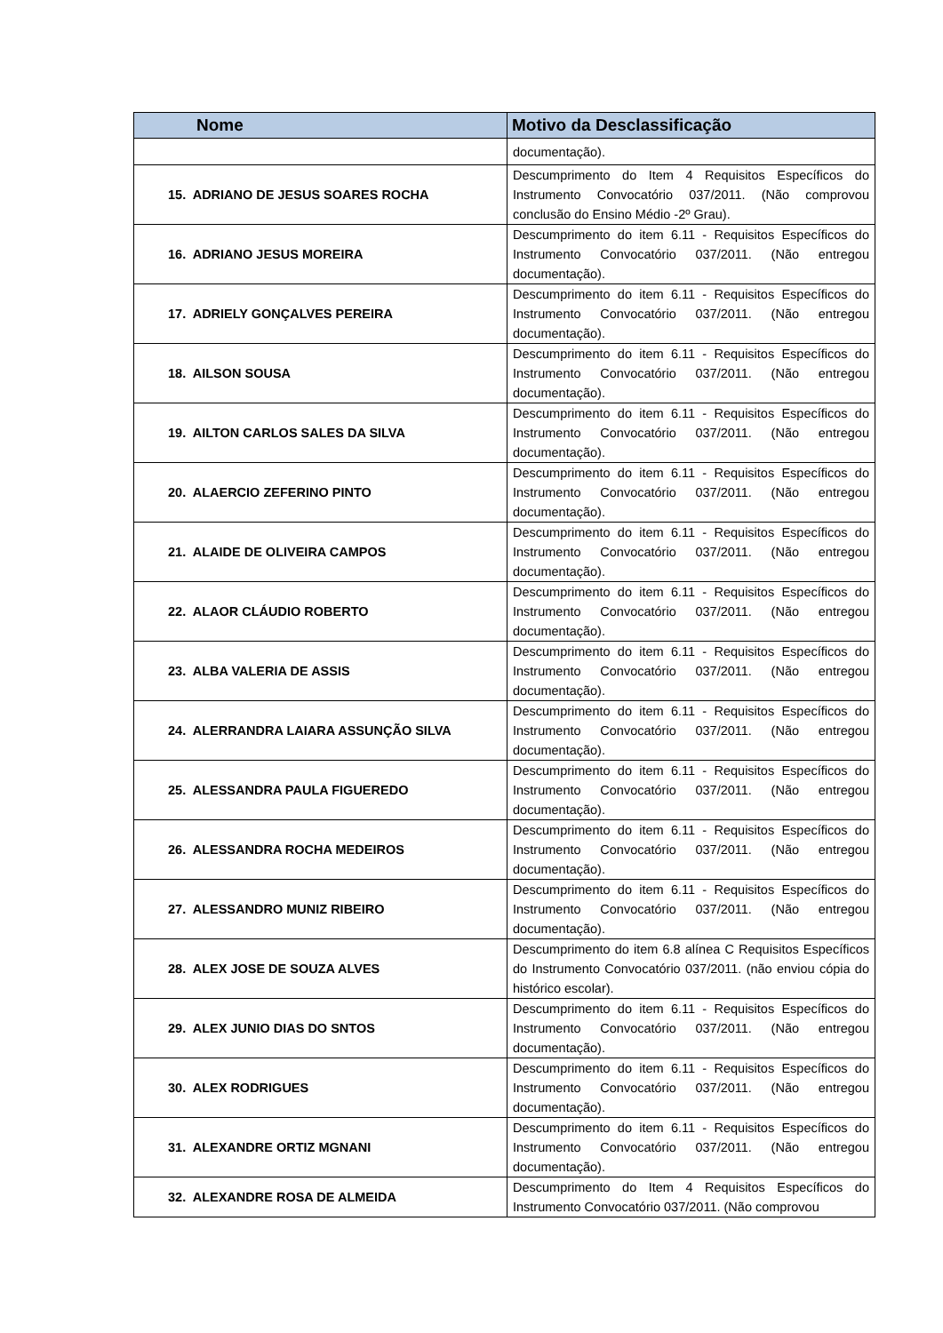| Nome | Motivo da Desclassificação |
| --- | --- |
| | documentação). |
| 15. ADRIANO DE JESUS SOARES ROCHA | Descumprimento do Item 4 Requisitos Específicos do Instrumento Convocatório 037/2011. (Não comprovou conclusão do Ensino Médio -2º Grau). |
| 16. ADRIANO JESUS MOREIRA | Descumprimento do item 6.11 - Requisitos Específicos do Instrumento Convocatório 037/2011. (Não entregou documentação). |
| 17. ADRIELY GONÇALVES PEREIRA | Descumprimento do item 6.11 - Requisitos Específicos do Instrumento Convocatório 037/2011. (Não entregou documentação). |
| 18. AILSON SOUSA | Descumprimento do item 6.11 - Requisitos Específicos do Instrumento Convocatório 037/2011. (Não entregou documentação). |
| 19. AILTON CARLOS SALES DA SILVA | Descumprimento do item 6.11 - Requisitos Específicos do Instrumento Convocatório 037/2011. (Não entregou documentação). |
| 20. ALAERCIO ZEFERINO PINTO | Descumprimento do item 6.11 - Requisitos Específicos do Instrumento Convocatório 037/2011. (Não entregou documentação). |
| 21. ALAIDE DE OLIVEIRA CAMPOS | Descumprimento do item 6.11 - Requisitos Específicos do Instrumento Convocatório 037/2011. (Não entregou documentação). |
| 22. ALAOR CLÁUDIO ROBERTO | Descumprimento do item 6.11 - Requisitos Específicos do Instrumento Convocatório 037/2011. (Não entregou documentação). |
| 23. ALBA VALERIA DE ASSIS | Descumprimento do item 6.11 - Requisitos Específicos do Instrumento Convocatório 037/2011. (Não entregou documentação). |
| 24. ALERRANDRA LAIARA ASSUNÇÃO SILVA | Descumprimento do item 6.11 - Requisitos Específicos do Instrumento Convocatório 037/2011. (Não entregou documentação). |
| 25. ALESSANDRA PAULA FIGUEREDO | Descumprimento do item 6.11 - Requisitos Específicos do Instrumento Convocatório 037/2011. (Não entregou documentação). |
| 26. ALESSANDRA ROCHA MEDEIROS | Descumprimento do item 6.11 - Requisitos Específicos do Instrumento Convocatório 037/2011. (Não entregou documentação). |
| 27. ALESSANDRO MUNIZ RIBEIRO | Descumprimento do item 6.11 - Requisitos Específicos do Instrumento Convocatório 037/2011. (Não entregou documentação). |
| 28. ALEX JOSE DE SOUZA ALVES | Descumprimento do item 6.8 alínea C Requisitos Específicos do Instrumento Convocatório 037/2011. (não enviou cópia do histórico escolar). |
| 29. ALEX JUNIO DIAS DO SNTOS | Descumprimento do item 6.11 - Requisitos Específicos do Instrumento Convocatório 037/2011. (Não entregou documentação). |
| 30. ALEX RODRIGUES | Descumprimento do item 6.11 - Requisitos Específicos do Instrumento Convocatório 037/2011. (Não entregou documentação). |
| 31. ALEXANDRE ORTIZ MGNANI | Descumprimento do item 6.11 - Requisitos Específicos do Instrumento Convocatório 037/2011. (Não entregou documentação). |
| 32. ALEXANDRE ROSA DE ALMEIDA | Descumprimento do Item 4 Requisitos Específicos do Instrumento Convocatório 037/2011. (Não comprovou |